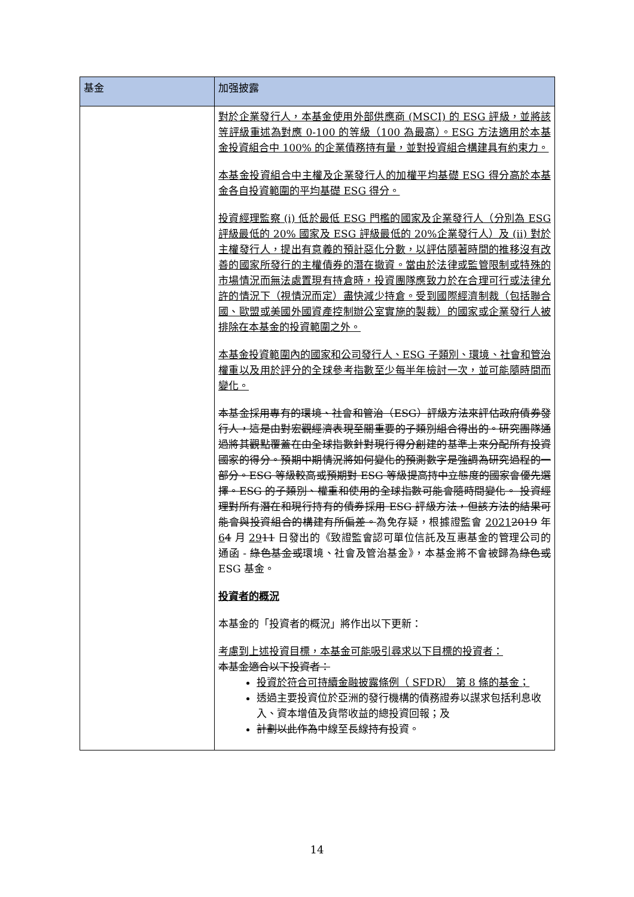| 基金 | 加强披露 |
| --- | --- |
| | 對於企業發行人，本基金使用外部供應商 (MSCI) 的 ESG 評級，並將該等評級重述為對應 0-100 的等級（100 為最高）。ESG 方法適用於本基金投資組合中 100% 的企業債務持有量，並對投資組合構建具有約束力。 本基金投資組合中主權及企業發行人的加權平均基礎 ESG 得分高於本基金各自投資範圍的平均基礎 ESG 得分。 投資經理監察 (i) 低於最低 ESG 門檻的國家及企業發行人（分別為 ESG 評級最低的 20% 國家及 ESG 評級最低的 20%企業發行人）及 (ii) 對於主權發行人，提出有意義的預計惡化分數，以評估隨著時間的推移沒有改善的國家所發行的主權債券的潛在撤資。當由於法律或監管限制或特殊的市場情況而無法處置現有持倉時，投資團隊應致力於在合理可行或法律允許的情況下（視情況而定）盡快減少持倉。受到國際經濟制裁（包括聯合國、歐盟或美國外國資產控制辦公室實施的製裁）的國家或企業發行人被排除在本基金的投資範圍之外。 本基金投資範圍內的國家和公司發行人、ESG 子類別、環境、社會和管治權重以及用於評分的全球參考指數至少每半年檢討一次，並可能隨時間而變化。 本基金採用專有的環境、社會和管治（ESG）評級方法來評估政府債券發行人，這是由對宏觀經濟表現至關重要的子類別組合得出的。研究團隊通過將其觀點覆蓋在由全球指數針對現行得分創建的基準上來分配所有投資國家的得分。預期中期情況將如何變化的預測數字是強調為研究過程的一部分。ESG 等級較高或預期對 ESG 等級提高持中立態度的國家會優先選擇。ESG 的子類別、權重和使用的全球指數可能會隨時間變化。 投資經理對所有潛在和現行持有的債券採用 ESG 評級方法，但該方法的結果可能會與投資組合的構建有所偏差。 為免存疑，根據證監會 2021 2019 年 6 4 月 29 11 日發出的《致證監會認可單位信託及互惠基金的管理公司的通函 - 綠色基金或 環境、社會及管治基金》，本基金將不會被歸為 綠色或 ESG 基金。 投資者的概況 本基金的「投資者的概況」將作出以下更新： 考慮到上述投資目標，本基金可能吸引尋求以下目標的投資者： 本基金適合以下投資者： 投資於符合可持續金融披露條例（ SFDR） 第 8 條的基金； 透過主要投資位於亞洲的發行機構的債務證券以謀求包括利息收入、資本增值及貨幣收益的總投資回報；及 計劃以此作為 中線至長線 持有 投資。 |
14